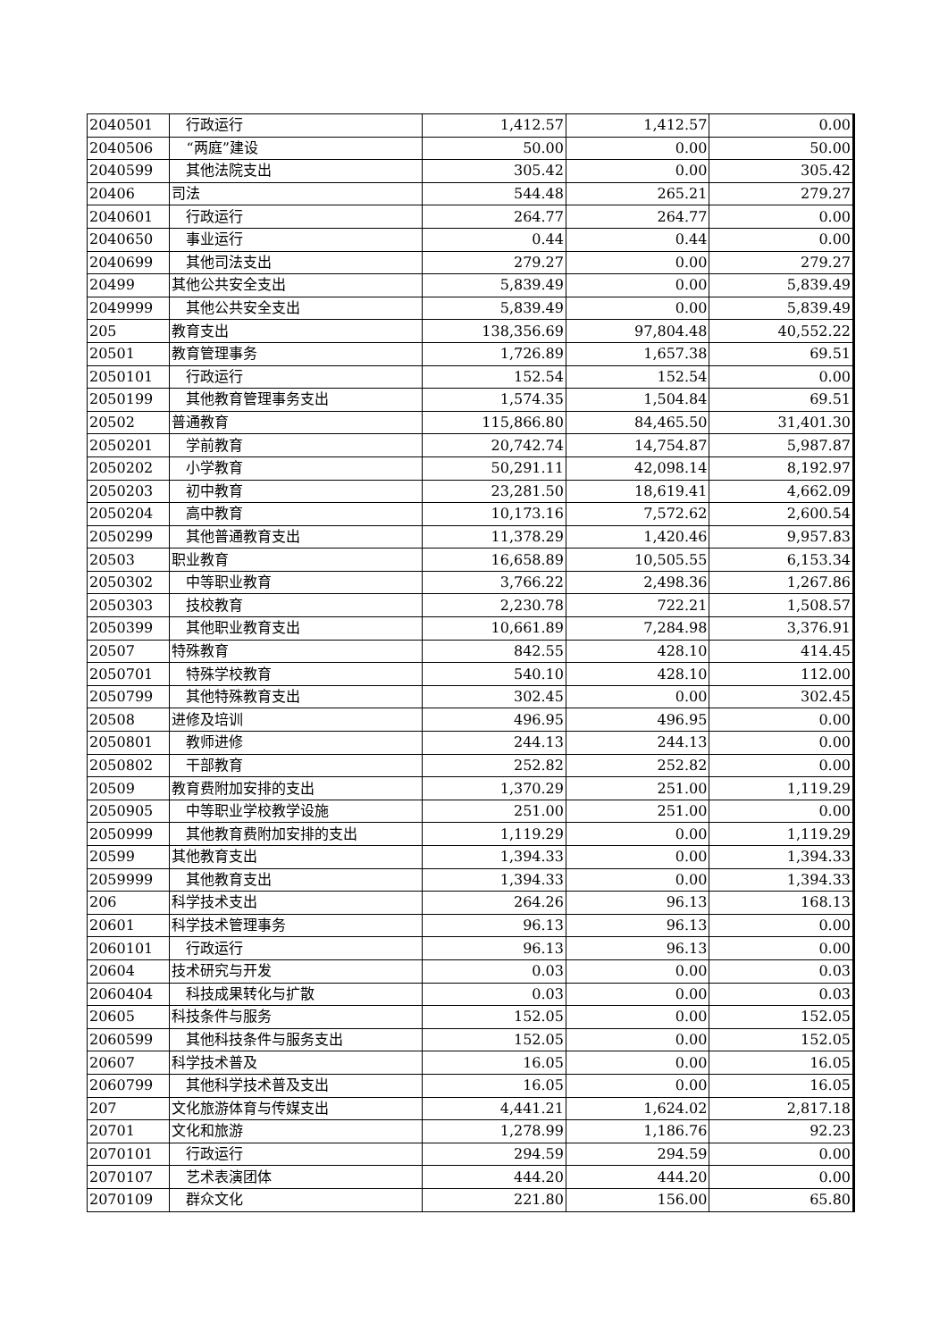| 2040501 | 行政运行 | 1,412.57 | 1,412.57 | 0.00 |
| 2040506 | “两庭”建设 | 50.00 | 0.00 | 50.00 |
| 2040599 | 其他法院支出 | 305.42 | 0.00 | 305.42 |
| 20406 | 司法 | 544.48 | 265.21 | 279.27 |
| 2040601 | 行政运行 | 264.77 | 264.77 | 0.00 |
| 2040650 | 事业运行 | 0.44 | 0.44 | 0.00 |
| 2040699 | 其他司法支出 | 279.27 | 0.00 | 279.27 |
| 20499 | 其他公共安全支出 | 5,839.49 | 0.00 | 5,839.49 |
| 2049999 | 其他公共安全支出 | 5,839.49 | 0.00 | 5,839.49 |
| 205 | 教育支出 | 138,356.69 | 97,804.48 | 40,552.22 |
| 20501 | 教育管理事务 | 1,726.89 | 1,657.38 | 69.51 |
| 2050101 | 行政运行 | 152.54 | 152.54 | 0.00 |
| 2050199 | 其他教育管理事务支出 | 1,574.35 | 1,504.84 | 69.51 |
| 20502 | 普通教育 | 115,866.80 | 84,465.50 | 31,401.30 |
| 2050201 | 学前教育 | 20,742.74 | 14,754.87 | 5,987.87 |
| 2050202 | 小学教育 | 50,291.11 | 42,098.14 | 8,192.97 |
| 2050203 | 初中教育 | 23,281.50 | 18,619.41 | 4,662.09 |
| 2050204 | 高中教育 | 10,173.16 | 7,572.62 | 2,600.54 |
| 2050299 | 其他普通教育支出 | 11,378.29 | 1,420.46 | 9,957.83 |
| 20503 | 职业教育 | 16,658.89 | 10,505.55 | 6,153.34 |
| 2050302 | 中等职业教育 | 3,766.22 | 2,498.36 | 1,267.86 |
| 2050303 | 技校教育 | 2,230.78 | 722.21 | 1,508.57 |
| 2050399 | 其他职业教育支出 | 10,661.89 | 7,284.98 | 3,376.91 |
| 20507 | 特殊教育 | 842.55 | 428.10 | 414.45 |
| 2050701 | 特殊学校教育 | 540.10 | 428.10 | 112.00 |
| 2050799 | 其他特殊教育支出 | 302.45 | 0.00 | 302.45 |
| 20508 | 进修及培训 | 496.95 | 496.95 | 0.00 |
| 2050801 | 教师进修 | 244.13 | 244.13 | 0.00 |
| 2050802 | 干部教育 | 252.82 | 252.82 | 0.00 |
| 20509 | 教育费附加安排的支出 | 1,370.29 | 251.00 | 1,119.29 |
| 2050905 | 中等职业学校教学设施 | 251.00 | 251.00 | 0.00 |
| 2050999 | 其他教育费附加安排的支出 | 1,119.29 | 0.00 | 1,119.29 |
| 20599 | 其他教育支出 | 1,394.33 | 0.00 | 1,394.33 |
| 2059999 | 其他教育支出 | 1,394.33 | 0.00 | 1,394.33 |
| 206 | 科学技术支出 | 264.26 | 96.13 | 168.13 |
| 20601 | 科学技术管理事务 | 96.13 | 96.13 | 0.00 |
| 2060101 | 行政运行 | 96.13 | 96.13 | 0.00 |
| 20604 | 技术研究与开发 | 0.03 | 0.00 | 0.03 |
| 2060404 | 科技成果转化与扩散 | 0.03 | 0.00 | 0.03 |
| 20605 | 科技条件与服务 | 152.05 | 0.00 | 152.05 |
| 2060599 | 其他科技条件与服务支出 | 152.05 | 0.00 | 152.05 |
| 20607 | 科学技术普及 | 16.05 | 0.00 | 16.05 |
| 2060799 | 其他科学技术普及支出 | 16.05 | 0.00 | 16.05 |
| 207 | 文化旅游体育与传媒支出 | 4,441.21 | 1,624.02 | 2,817.18 |
| 20701 | 文化和旅游 | 1,278.99 | 1,186.76 | 92.23 |
| 2070101 | 行政运行 | 294.59 | 294.59 | 0.00 |
| 2070107 | 艺术表演团体 | 444.20 | 444.20 | 0.00 |
| 2070109 | 群众文化 | 221.80 | 156.00 | 65.80 |